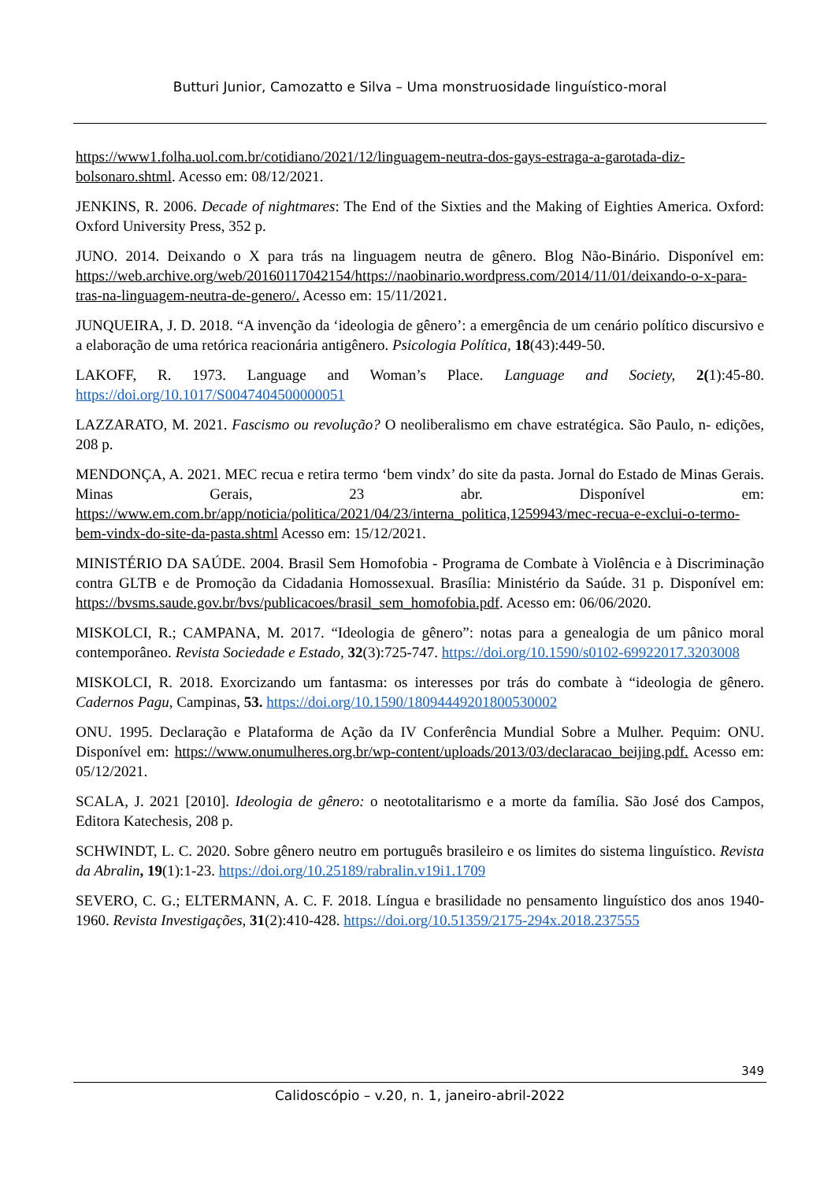Butturi Junior, Camozatto e Silva – Uma monstruosidade linguístico-moral
https://www1.folha.uol.com.br/cotidiano/2021/12/linguagem-neutra-dos-gays-estraga-a-garotada-diz-bolsonaro.shtml. Acesso em: 08/12/2021.
JENKINS, R. 2006. Decade of nightmares: The End of the Sixties and the Making of Eighties America. Oxford: Oxford University Press, 352 p.
JUNO. 2014. Deixando o X para trás na linguagem neutra de gênero. Blog Não-Binário. Disponível em: https://web.archive.org/web/20160117042154/https://naobinario.wordpress.com/2014/11/01/deixando-o-x-para-tras-na-linguagem-neutra-de-genero/. Acesso em: 15/11/2021.
JUNQUEIRA, J. D. 2018. “A invenção da ‘ideologia de gênero’: a emergência de um cenário político discursivo e a elaboração de uma retórica reacionária antigênero. Psicologia Política, 18(43):449-50.
LAKOFF, R. 1973. Language and Woman’s Place. Language and Society, 2(1):45-80. https://doi.org/10.1017/S0047404500000051
LAZZARATO, M. 2021. Fascismo ou revolução? O neoliberalismo em chave estratégica. São Paulo, n- edições, 208 p.
MENDONÇA, A. 2021. MEC recua e retira termo ‘bem vindx’ do site da pasta. Jornal do Estado de Minas Gerais. Minas Gerais, 23 abr. Disponível em: https://www.em.com.br/app/noticia/politica/2021/04/23/interna_politica,1259943/mec-recua-e-exclui-o-termo-bem-vindx-do-site-da-pasta.shtml Acesso em: 15/12/2021.
MINISTÉRIO DA SAÚDE. 2004. Brasil Sem Homofobia - Programa de Combate à Violência e à Discriminação contra GLTB e de Promoção da Cidadania Homossexual. Brasília: Ministério da Saúde. 31 p. Disponível em: https://bvsms.saude.gov.br/bvs/publicacoes/brasil_sem_homofobia.pdf. Acesso em: 06/06/2020.
MISKOLCI, R.; CAMPANA, M. 2017. “Ideologia de gênero”: notas para a genealogia de um pânico moral contemporâneo. Revista Sociedade e Estado, 32(3):725-747. https://doi.org/10.1590/s0102-69922017.3203008
MISKOLCI, R. 2018. Exorcizando um fantasma: os interesses por trás do combate à “ideologia de gênero. Cadernos Pagu, Campinas, 53. https://doi.org/10.1590/18094449201800530002
ONU. 1995. Declaração e Plataforma de Ação da IV Conferência Mundial Sobre a Mulher. Pequim: ONU. Disponível em: https://www.onumulheres.org.br/wp-content/uploads/2013/03/declaracao_beijing.pdf. Acesso em: 05/12/2021.
SCALA, J. 2021 [2010]. Ideologia de gênero: o neototalitarismo e a morte da família. São José dos Campos, Editora Katechesis, 208 p.
SCHWINDT, L. C. 2020. Sobre gênero neutro em português brasileiro e os limites do sistema linguístico. Revista da Abralin, 19(1):1-23. https://doi.org/10.25189/rabralin.v19i1.1709
SEVERO, C. G.; ELTERMANN, A. C. F. 2018. Língua e brasilidade no pensamento linguístico dos anos 1940-1960. Revista Investigações, 31(2):410-428. https://doi.org/10.51359/2175-294x.2018.237555
349
Calidoscópio – v.20, n. 1, janeiro-abril-2022